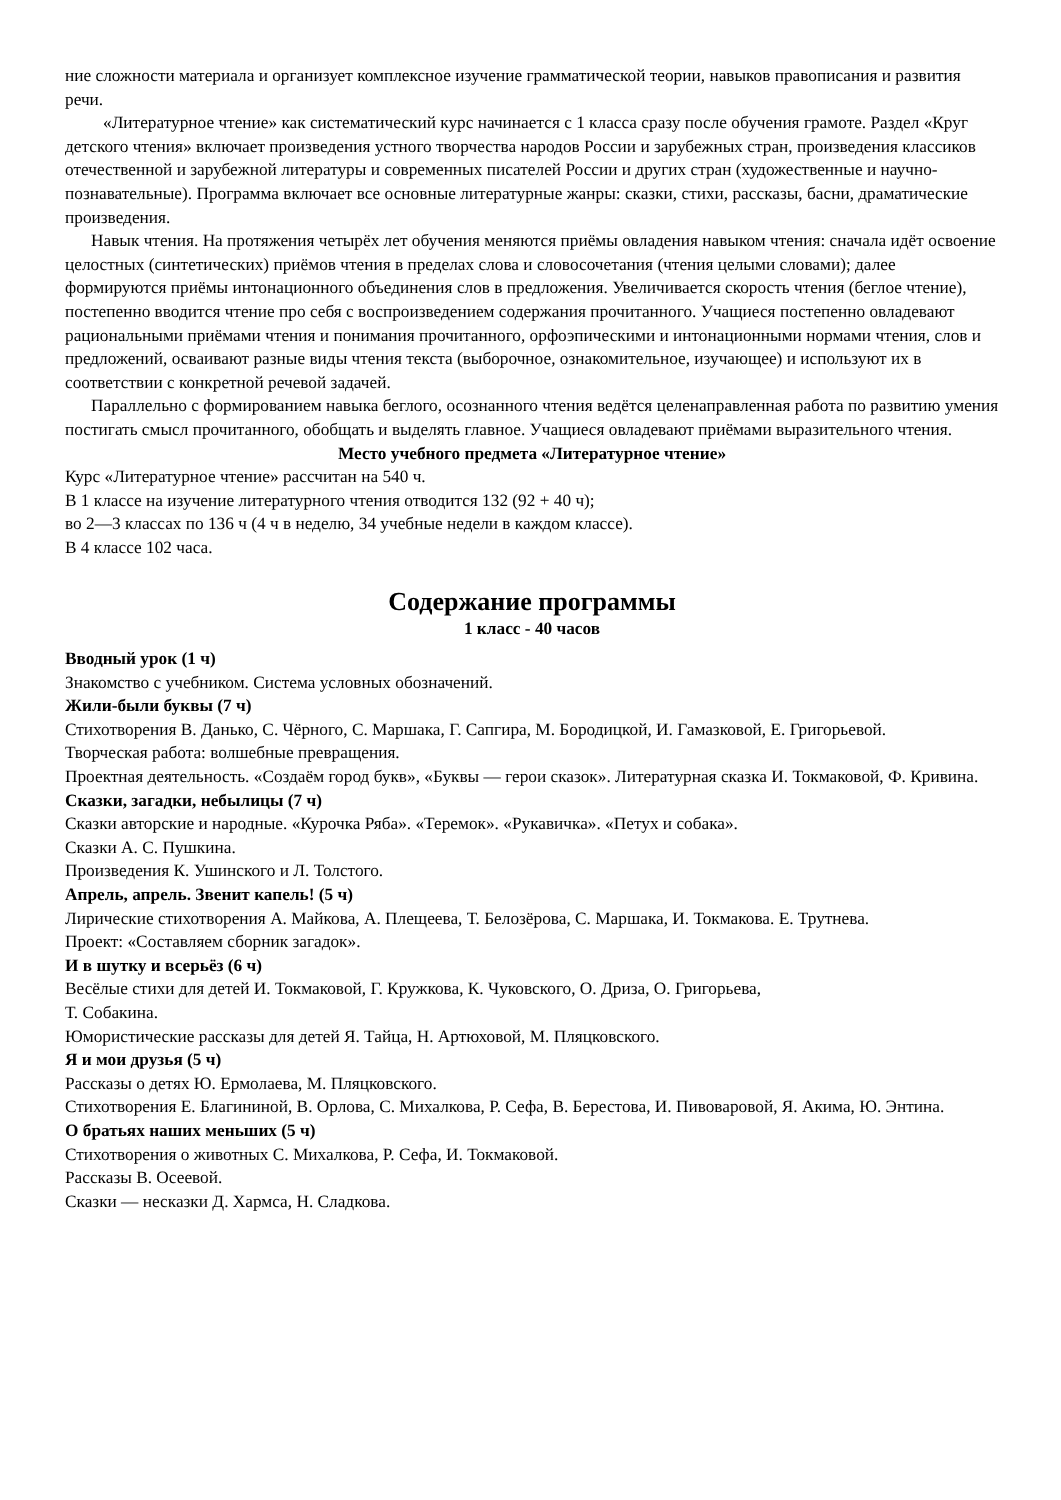ние сложности материала и организует комплексное изучение грамматической теории, навыков правописания и развития речи.
«Литературное чтение» как систематический курс начинается с 1 класса сразу после обучения грамоте. Раздел «Круг детского чтения» включает произведения устного творчества народов России и зарубежных стран, произведения классиков отечественной и зарубежной литературы и современных писателей России и других стран (художественные и научно-познавательные). Программа включает все основные литературные жанры: сказки, стихи, рассказы, басни, драматические произведения.
Навык чтения. На протяжения четырёх лет обучения меняются приёмы овладения навыком чтения: сначала идёт освоение целостных (синтетических) приёмов чтения в пределах слова и словосочетания (чтения целыми словами); далее формируются приёмы интонационного объединения слов в предложения. Увеличивается скорость чтения (беглое чтение), постепенно вводится чтение про себя с воспроизведением содержания прочитанного. Учащиеся постепенно овладевают рациональными приёмами чтения и понимания прочитанного, орфоэпическими и интонационными нормами чтения, слов и предложений, осваивают разные виды чтения текста (выборочное, ознакомительное, изучающее) и используют их в соответствии с конкретной речевой задачей.
Параллельно с формированием навыка беглого, осознанного чтения ведётся целенаправленная работа по развитию умения постигать смысл прочитанного, обобщать и выделять главное. Учащиеся овладевают приёмами выразительного чтения.
Место учебного предмета «Литературное чтение»
Курс «Литературное чтение» рассчитан на 540 ч.
В 1 классе на изучение литературного чтения отводится 132 (92 + 40 ч);
во 2—3 классах по 136 ч (4 ч в неделю, 34 учебные недели в каждом классе).
В 4 классе 102 часа.
Содержание программы
1 класс - 40 часов
Вводный урок (1 ч)
Знакомство с учебником. Система условных обозначений.
Жили-были буквы (7 ч)
Стихотворения В. Данько, С. Чёрного, С. Маршака, Г. Сапгира, М. Бородицкой, И. Гамазковой, Е. Григорьевой.
Творческая работа: волшебные превращения.
Проектная деятельность. «Создаём город букв», «Буквы — герои сказок». Литературная сказка И. Токмаковой, Ф. Кривина.
Сказки, загадки, небылицы (7 ч)
Сказки авторские и народные. «Курочка Ряба». «Теремок». «Рукавичка». «Петух и собака».
Сказки А. С. Пушкина.
Произведения К. Ушинского и Л. Толстого.
Апрель, апрель. Звенит капель! (5 ч)
Лирические стихотворения А. Майкова, А. Плещеева, Т. Белозёрова, С. Маршака, И. Токмакова. Е. Трутнева.
Проект: «Составляем сборник загадок».
И в шутку и всерьёз (6 ч)
Весёлые стихи для детей И. Токмаковой, Г. Кружкова, К. Чуковского, О. Дриза, О. Григорьева,
Т. Собакина.
Юмористические рассказы для детей Я. Тайца, Н. Артюховой, М. Пляцковского.
Я и мои друзья (5 ч)
Рассказы о детях Ю. Ермолаева, М. Пляцковского.
Стихотворения Е. Благининой, В. Орлова, С. Михалкова, Р. Сефа, В. Берестова, И. Пивоваровой, Я. Акима, Ю. Энтина.
О братьях наших меньших (5 ч)
Стихотворения о животных С. Михалкова, Р. Сефа, И. Токмаковой.
Рассказы В. Осеевой.
Сказки — несказки Д. Хармса, Н. Сладкова.